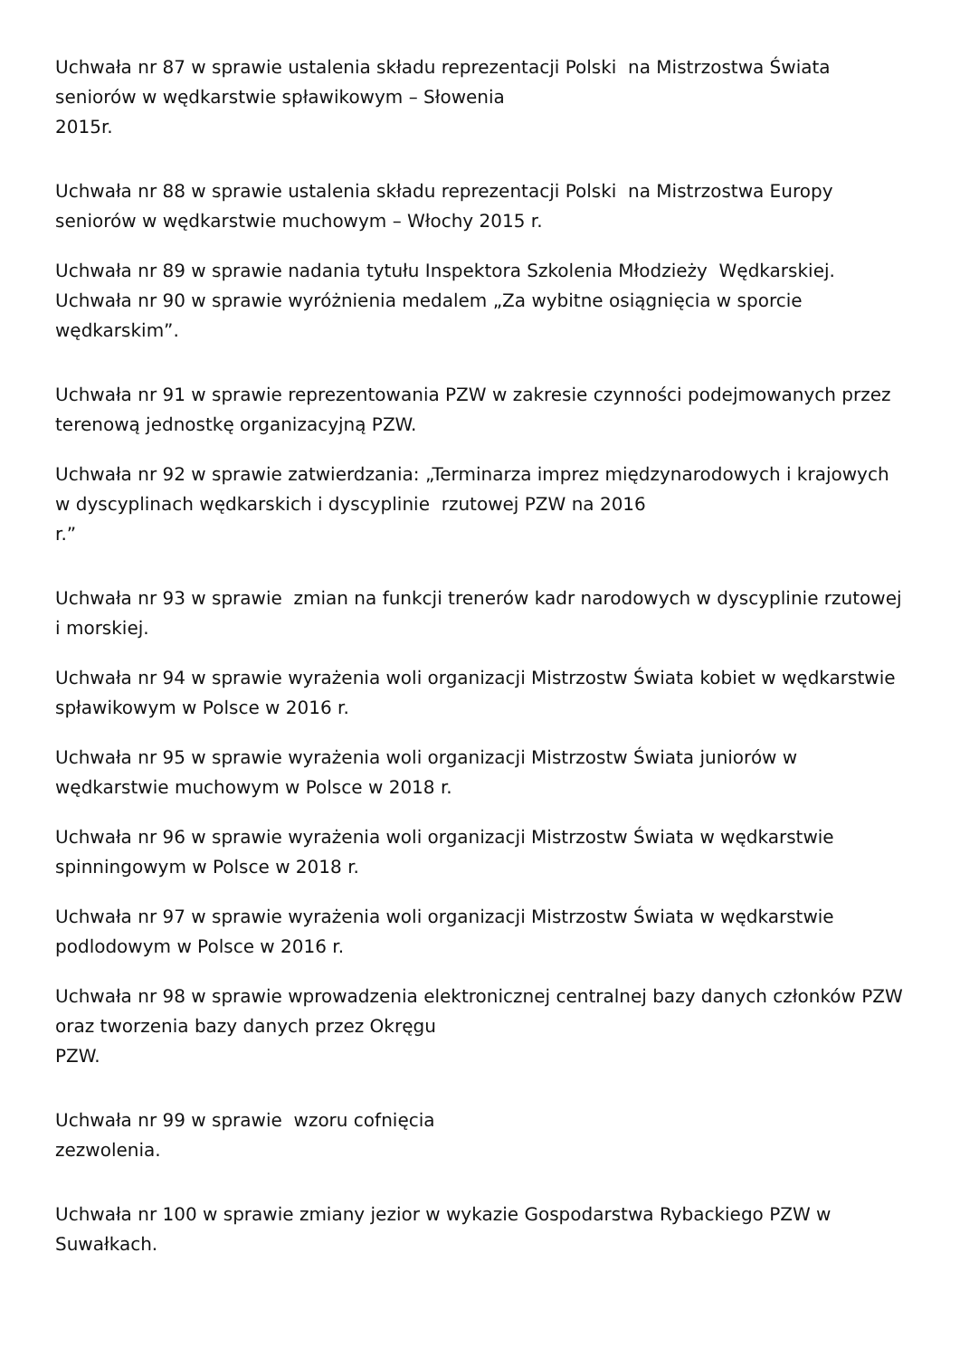Uchwała nr 87 w sprawie ustalenia składu reprezentacji Polski na Mistrzostwa Świata seniorów w wędkarstwie spławikowym – Słowenia
2015r.
Uchwała nr 88 w sprawie ustalenia składu reprezentacji Polski na Mistrzostwa Europy seniorów w wędkarstwie muchowym – Włochy 2015 r.
Uchwała nr 89 w sprawie nadania tytułu Inspektora Szkolenia Młodzieży Wędkarskiej.
Uchwała nr 90 w sprawie wyróżnienia medalem „Za wybitne osiągnięcia w sporcie wędkarskim”.
Uchwała nr 91 w sprawie reprezentowania PZW w zakresie czynności podejmowanych przez terenową jednostkę organizacyjną PZW.
Uchwała nr 92 w sprawie zatwierdzania: „Terminarza imprez międzynarodowych i krajowych w dyscyplinach wędkarskich i dyscyplinie rzutowej PZW na 2016
r.”
Uchwała nr 93 w sprawie zmian na funkcji trenerów kadr narodowych w dyscyplinie rzutowej i morskiej.
Uchwała nr 94 w sprawie wyrażenia woli organizacji Mistrzostw Świata kobiet w wędkarstwie spławikowym w Polsce w 2016 r.
Uchwała nr 95 w sprawie wyrażenia woli organizacji Mistrzostw Świata juniorów w wędkarstwie muchowym w Polsce w 2018 r.
Uchwała nr 96 w sprawie wyrażenia woli organizacji Mistrzostw Świata w wędkarstwie spinningowym w Polsce w 2018 r.
Uchwała nr 97 w sprawie wyrażenia woli organizacji Mistrzostw Świata w wędkarstwie podlodowym w Polsce w 2016 r.
Uchwała nr 98 w sprawie wprowadzenia elektronicznej centralnej bazy danych członków PZW oraz tworzenia bazy danych przez Okręgu
PZW.
Uchwała nr 99 w sprawie wzoru cofnięcia
zezwolenia.
Uchwała nr 100 w sprawie zmiany jezior w wykazie Gospodarstwa Rybackiego PZW w Suwałkach.